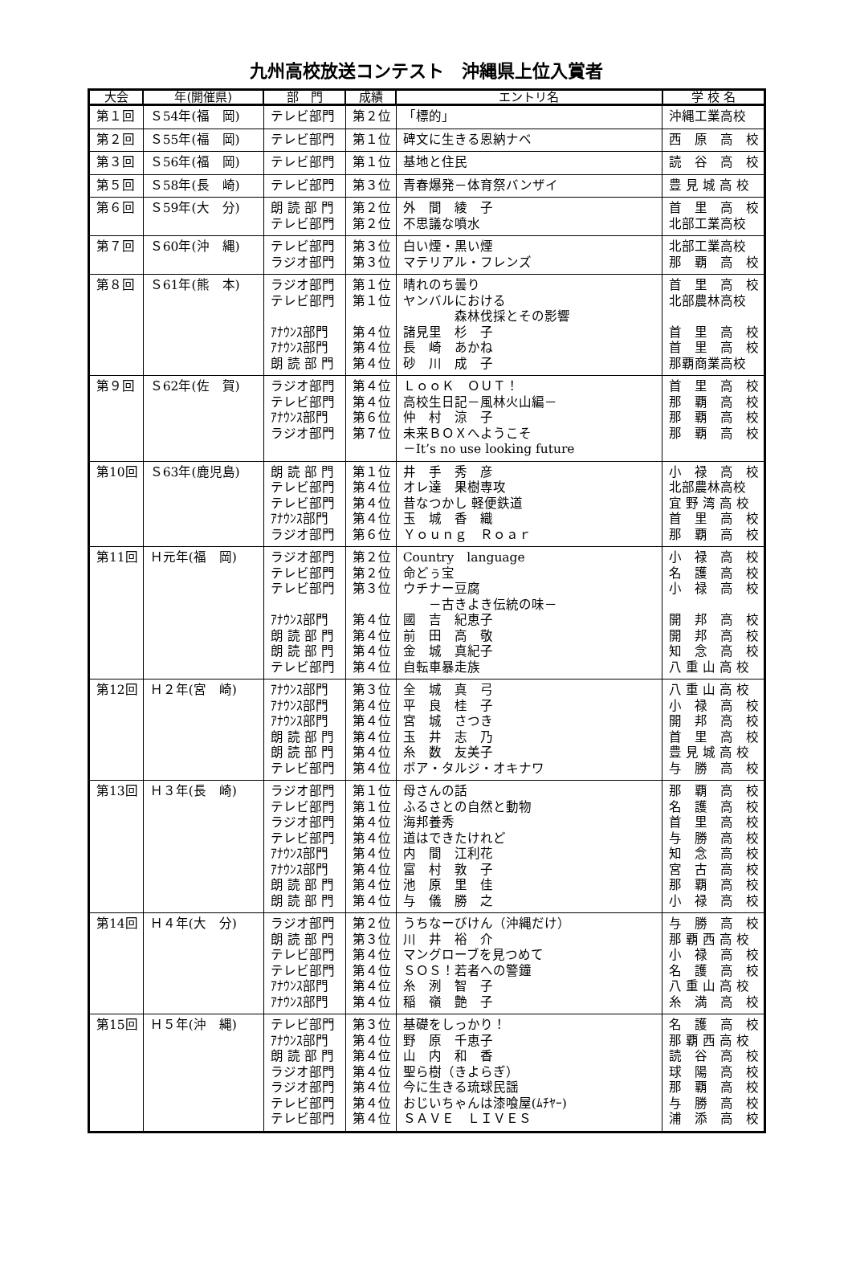九州高校放送コンテスト　沖縄県上位入賞者
| 大会 | 年(開催県) | 部 門 | 成績 | エントリ名 | 学 校 名 |
| --- | --- | --- | --- | --- | --- |
| 第１回 | Ｓ54年(福 岡) | テレビ部門 | 第２位 | 「標的」 | 沖縄工業高校 |
| 第２回 | Ｓ55年(福 岡) | テレビ部門 | 第１位 | 碑文に生きる恩納ナベ | 西 原 高 校 |
| 第３回 | Ｓ56年(福 岡) | テレビ部門 | 第１位 | 基地と住民 | 読 谷 高 校 |
| 第５回 | Ｓ58年(長 崎) | テレビ部門 | 第３位 | 青春爆発－体育祭バンザイ | 豊 見 城 高 校 |
| 第６回 | Ｓ59年(大 分) | 朗 読 部 門 テレビ部門 | 第２位 第２位 | 外 間 綾 子 不思議な噴水 | 首 里 高 校 北部工業高校 |
| 第７回 | Ｓ60年(沖 縄) | テレビ部門 ラジオ部門 | 第３位 第３位 | 白い煙・黒い煙 マテリアル・フレンズ | 北部工業高校 那 覇 高 校 |
| 第８回 | Ｓ61年(熊 本) | ラジオ部門 テレビ部門 ｱﾅｳﾝｽ部門 ｱﾅｳﾝｽ部門 朗 読 部 門 | 第１位 第１位 第４位 第４位 第４位 | 晴れのち曇り ヤンバルにおける 森林伐採とその影響 諸見里 杉 子 長 崎 あかね 砂 川 成 子 | 首 里 高 校 北部農林高校 首 里 高 校 首 里 高 校 那覇商業高校 |
| 第９回 | Ｓ62年(佐 賀) | ラジオ部門 テレビ部門 ｱﾅｳﾝｽ部門 ラジオ部門 | 第４位 第４位 第６位 第７位 | ＬｏｏＫ ＯＵＴ！ 高校生日記－風林火山編－ 仲 村 涼 子 未来ＢＯＸへようこそ －It’s no use looking future | 首 里 高 校 那 覇 高 校 那 覇 高 校 那 覇 高 校 |
| 第10回 | Ｓ63年(鹿児島) | 朗 読 部 門 テレビ部門 テレビ部門 ｱﾅｳﾝｽ部門 ラジオ部門 | 第１位 第４位 第４位 第４位 第６位 | 井 手 秀 彦 オレ達 果樹専攻 昔なつかし 軽便鉄道 玉 城 香 織 Ｙｏｕｎｇ Ｒｏａｒ | 小 禄 高 校 北部農林高校 宜 野 湾 高 校 首 里 高 校 那 覇 高 校 |
| 第11回 | Ｈ元年(福 岡) | ラジオ部門 テレビ部門 テレビ部門 ｱﾅｳﾝｽ部門 朗 読 部 門 朗 読 部 門 テレビ部門 | 第２位 第２位 第３位 第４位 第４位 第４位 第４位 | Country language 命どぅ宝 ウチナー豆腐 －古きよき伝統の味－ 國 吉 紀恵子 前 田 高 敬 金 城 真紀子 自転車暴走族 | 小 禄 高 校 名 護 高 校 小 禄 高 校 開 邦 高 校 開 邦 高 校 知 念 高 校 八 重 山 高 校 |
| 第12回 | Ｈ２年(宮 崎) | ｱﾅｳﾝｽ部門 ｱﾅｳﾝｽ部門 ｱﾅｳﾝｽ部門 朗 読 部 門 朗 読 部 門 テレビ部門 | 第３位 第４位 第４位 第４位 第４位 第４位 | 全 城 真 弓 平 良 桂 子 宮 城 さつき 玉 井 志 乃 糸 数 友美子 ボア・タルジ・オキナワ | 八 重 山 高 校 小 禄 高 校 開 邦 高 校 首 里 高 校 豊 見 城 高 校 与 勝 高 校 |
| 第13回 | Ｈ３年(長 崎) | ラジオ部門 テレビ部門 ラジオ部門 テレビ部門 ｱﾅｳﾝｽ部門 ｱﾅｳﾝｽ部門 朗 読 部 門 朗 読 部 門 | 第１位 第１位 第４位 第４位 第４位 第４位 第４位 第４位 | 母さんの話 ふるさとの自然と動物 海邦養秀 道はできたけれど 内 間 江利花 富 村 敦 子 池 原 里 佳 与 儀 勝 之 | 那 覇 高 校 名 護 高 校 首 里 高 校 与 勝 高 校 知 念 高 校 宮 古 高 校 那 覇 高 校 小 禄 高 校 |
| 第14回 | Ｈ４年(大 分) | ラジオ部門 朗 読 部 門 テレビ部門 テレビ部門 ｱﾅｳﾝｽ部門 ｱﾅｳﾝｽ部門 | 第２位 第３位 第４位 第４位 第４位 第４位 | うちなーびけん（沖縄だけ） 川 井 裕 介 マングローブを見つめて ＳＯＳ！若者への警鐘 糸 洌 智 子 稲 嶺 艶 子 | 与 勝 高 校 那 覇 西 高 校 小 禄 高 校 名 護 高 校 八 重 山 高 校 糸 満 高 校 |
| 第15回 | Ｈ５年(沖 縄) | テレビ部門 ｱﾅｳﾝｽ部門 朗 読 部 門 ラジオ部門 ラジオ部門 テレビ部門 テレビ部門 | 第３位 第４位 第４位 第４位 第４位 第４位 第４位 | 基礎をしっかり！ 野 原 千恵子 山 内 和 香 聖ら樹（きよらぎ） 今に生きる琉球民謡 おじいちゃんは漆喰屋(ﾑﾁﾔｰ) ＳＡＶＥ ＬＩＶＥＳ | 名 護 高 校 那 覇 西 高 校 読 谷 高 校 球 陽 高 校 那 覇 高 校 与 勝 高 校 浦 添 高 校 |